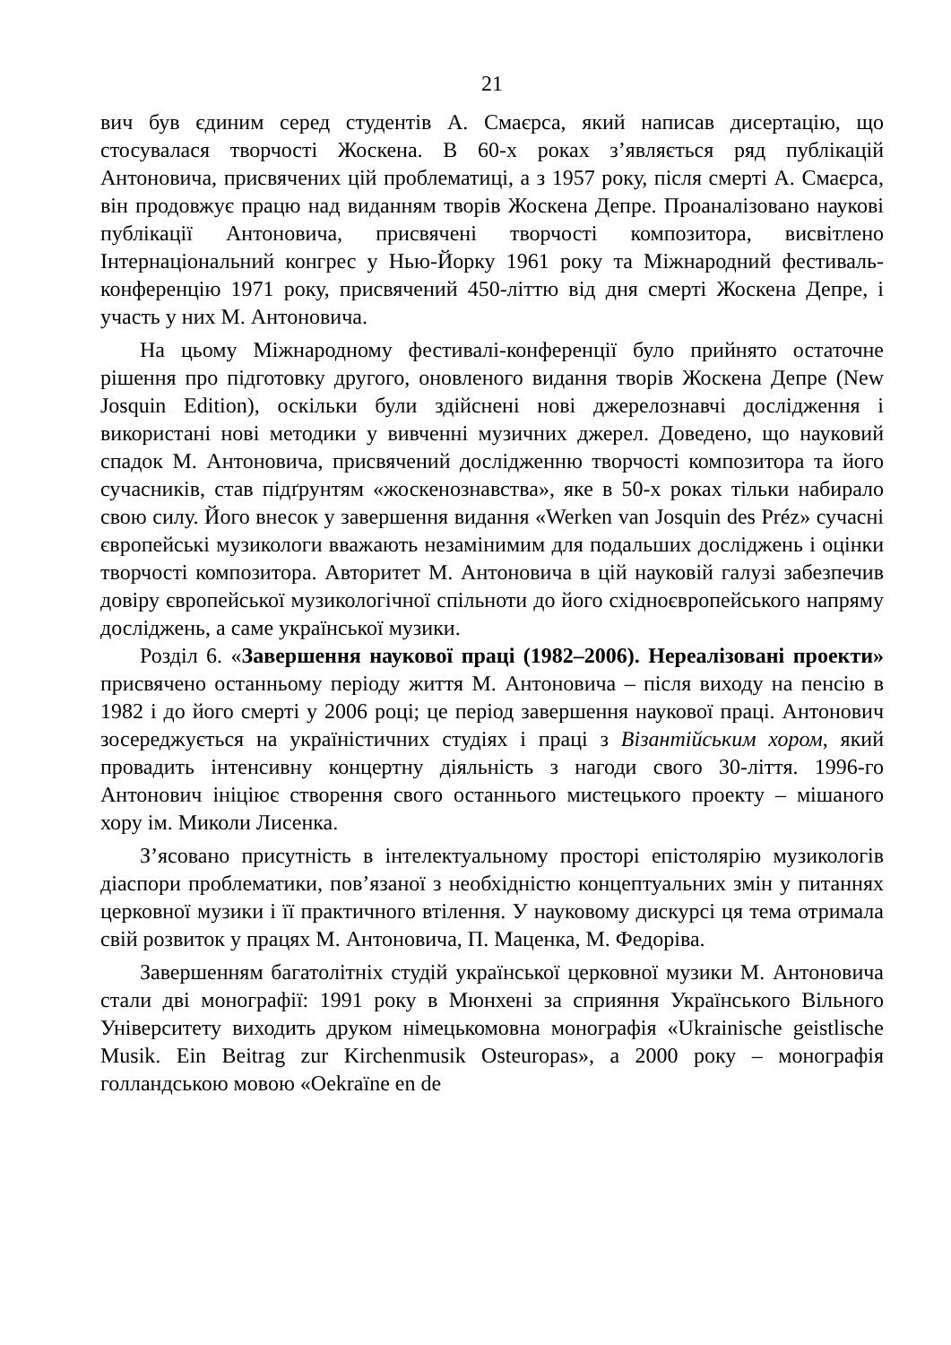21
вич був єдиним серед студентів А. Смаєрса, який написав дисертацію, що стосувалася творчості Жоскена. В 60-х роках з’являється ряд публікацій Антоновича, присвячених цій проблематиці, а з 1957 року, після смерті А. Смаєрса, він продовжує працю над виданням творів Жоскена Депре. Проаналізовано наукові публікації Антоновича, присвячені творчості композитора, висвітлено Інтернаціональний конгрес у Нью-Йорку 1961 року та Міжнародний фестиваль-конференцію 1971 року, присвячений 450-літтю від дня смерті Жоскена Депре, і участь у них М. Антоновича.
На цьому Міжнародному фестивалі-конференції було прийнято остаточне рішення про підготовку другого, оновленого видання творів Жоскена Депре (New Josquin Edition), оскільки були здійснені нові джерелознавчі дослідження і використані нові методики у вивченні музичних джерел. Доведено, що науковий спадок М. Антоновича, присвячений дослідженню творчості композитора та його сучасників, став підґрунтям «жоскенознавства», яке в 50-х роках тільки набирало свою силу. Його внесок у завершення видання «Werken van Josquin des Préz» сучасні європейські музикологи вважають незамінимим для подальших досліджень і оцінки творчості композитора. Авторитет М. Антоновича в цій науковій галузі забезпечив довіру європейської музикологічної спільноти до його східноєвропейського напряму досліджень, а саме української музики.
Розділ 6. «Завершення наукової праці (1982–2006). Нереалізовані проекти» присвячено останньому періоду життя М. Антоновича – після виходу на пенсію в 1982 і до його смерті у 2006 році; це період завершення наукової праці. Антонович зосереджується на україністичних студіях і праці з Візантійським хором, який провадить інтенсивну концертну діяльність з нагоди свого 30-ліття. 1996-го Антонович ініціює створення свого останнього мистецького проекту – мішаного хору ім. Миколи Лисенка.
З’ясовано присутність в інтелектуальному просторі епістолярію музикологів діаспори проблематики, пов’язаної з необхідністю концептуальних змін у питаннях церковної музики і її практичного втілення. У науковому дискурсі ця тема отримала свій розвиток у працях М. Антоновича, П. Маценка, М. Федоріва.
Завершенням багатолітніх студій української церковної музики М. Антоновича стали дві монографії: 1991 року в Мюнхені за сприяння Українського Вільного Університету виходить друком німецькомовна монографія «Ukrainische geistlische Musik. Ein Beitrag zur Kirchenmusik Osteuropas», а 2000 року – монографія голландською мовою «Oekraïne en de